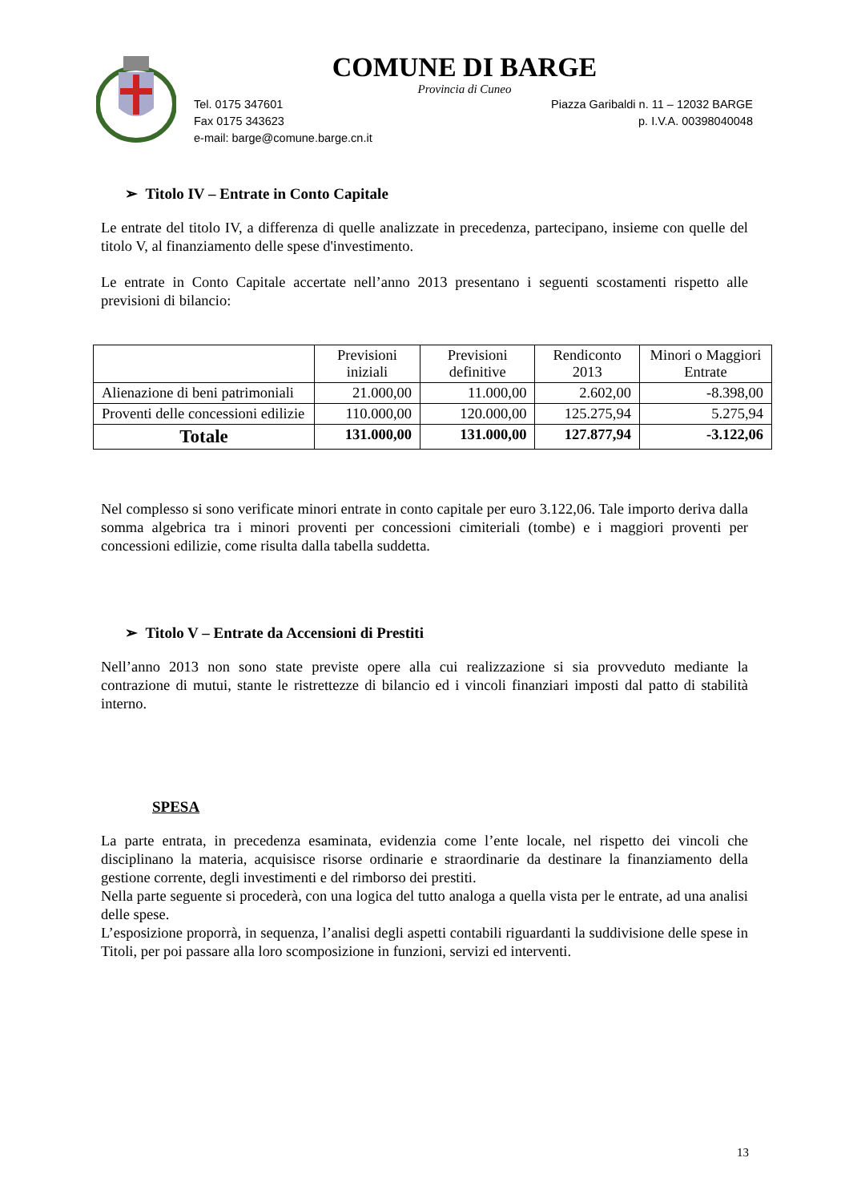COMUNE DI BARGE
Provincia di Cuneo
Tel. 0175 347601
Fax 0175 343623
e-mail: barge@comune.barge.cn.it
Piazza Garibaldi n. 11 – 12032 BARGE
p. I.V.A. 00398040048
➢ Titolo IV – Entrate in Conto Capitale
Le entrate del titolo IV, a differenza di quelle analizzate in precedenza, partecipano, insieme con quelle del titolo V, al finanziamento delle spese d'investimento.
Le entrate in Conto Capitale accertate nell’anno 2013 presentano i seguenti scostamenti rispetto alle previsioni di bilancio:
| | Previsioni iniziali | Previsioni definitive | Rendiconto 2013 | Minori o Maggiori Entrate |
| --- | --- | --- | --- | --- |
| Alienazione di beni patrimoniali | 21.000,00 | 11.000,00 | 2.602,00 | -8.398,00 |
| Proventi delle concessioni edilizie | 110.000,00 | 120.000,00 | 125.275,94 | 5.275,94 |
| Totale | 131.000,00 | 131.000,00 | 127.877,94 | -3.122,06 |
Nel complesso si sono verificate minori entrate in conto capitale per euro 3.122,06. Tale importo deriva dalla somma algebrica tra i minori proventi per concessioni cimiteriali (tombe) e i maggiori proventi per concessioni edilizie, come risulta dalla tabella suddetta.
➢ Titolo V – Entrate da Accensioni di Prestiti
Nell’anno 2013 non sono state previste opere alla cui realizzazione si sia provveduto mediante la contrazione di mutui, stante le ristrettezze di bilancio ed i vincoli finanziari imposti dal patto di stabilità interno.
SPESA
La parte entrata, in precedenza esaminata, evidenzia come l’ente locale, nel rispetto dei vincoli che disciplinano la materia, acquisisce risorse ordinarie e straordinarie da destinare la finanziamento della gestione corrente, degli investimenti e del rimborso dei prestiti.
Nella parte seguente si procederà, con una logica del tutto analoga a quella vista per le entrate, ad una analisi delle spese.
L’esposizione proporrà, in sequenza, l’analisi degli aspetti contabili riguardanti la suddivisione delle spese in Titoli, per poi passare alla loro scomposizione in funzioni, servizi ed interventi.
13